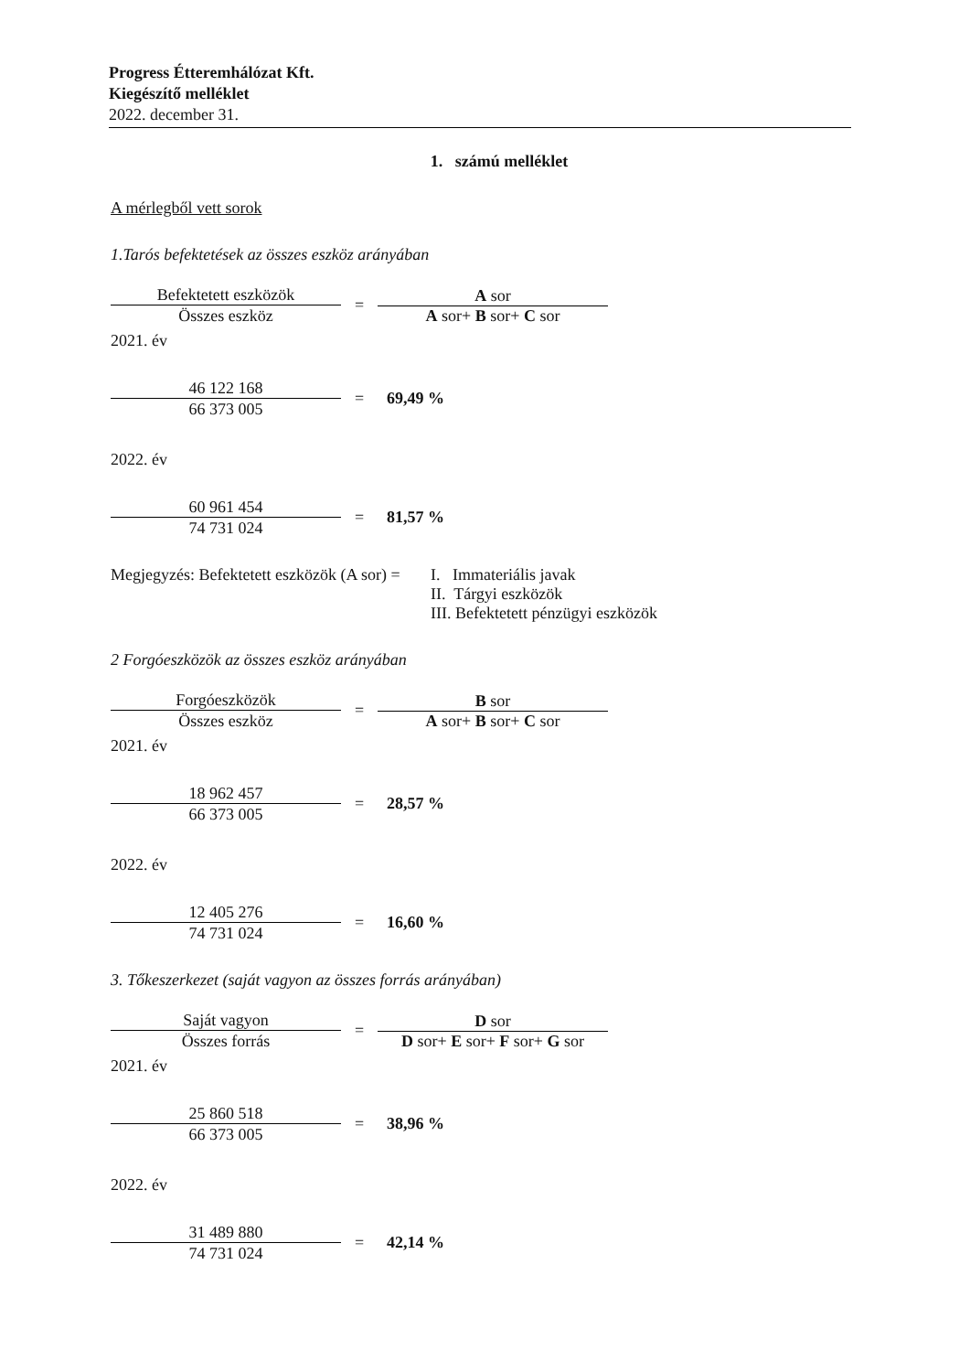Progress Étteremhálózat Kft.
Kiegészítő melléklet
2022. december 31.
1. számú melléklet
A mérlegből vett sorok
1.Tarós befektetések az összes eszköz arányában
Befektetett eszközök
Összes eszköz
=
A sor
A sor+ B sor+ C sor
2021. év
46 122 168
66 373 005
= 69,49 %
2022. év
60 961 454
74 731 024
= 81,57 %
Megjegyzés: Befektetett eszközök (A sor) =
I. Immateriális javak
II. Tárgyi eszközök
III. Befektetett pénzügyi eszközök
2 Forgóeszközök az összes eszköz arányában
Forgóeszközök
Összes eszköz
=
B sor
A sor+ B sor+ C sor
2021. év
18 962 457
66 373 005
= 28,57 %
2022. év
12 405 276
74 731 024
= 16,60 %
3. Tőkeszerkezet (saját vagyon az összes forrás arányában)
Saját vagyon
Összes forrás
=
D sor
D sor+ E sor+ F sor+ G sor
2021. év
25 860 518
66 373 005
= 38,96 %
2022. év
31 489 880
74 731 024
= 42,14 %